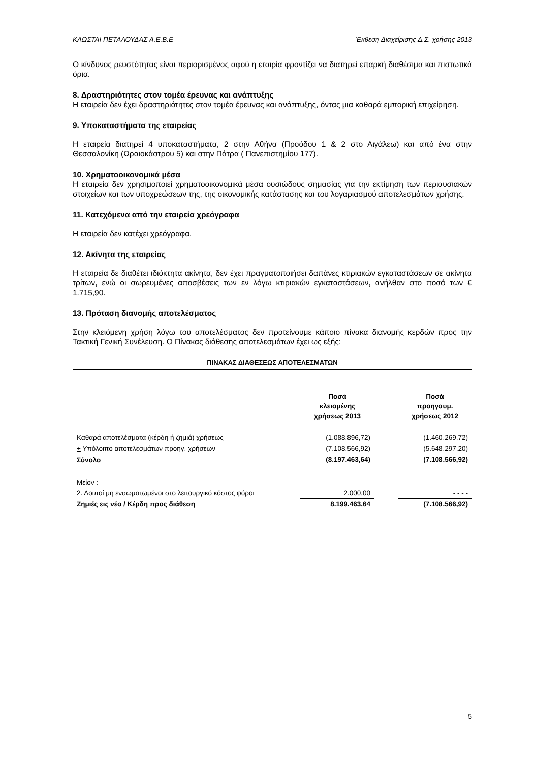ΚΛΩΣΤΑΙ ΠΕΤΑΛΟΥΔΑΣ Α.Ε.Β.Ε Έκθεση Διαχείρισης Δ.Σ. χρήσης 2013
Ο κίνδυνος ρευστότητας είναι περιορισμένος αφού η εταιρία φροντίζει να διατηρεί επαρκή διαθέσιμα και πιστωτικά όρια.
8. Δραστηριότητες στον τομέα έρευνας και ανάπτυξης
Η εταιρεία δεν έχει δραστηριότητες στον τομέα έρευνας και ανάπτυξης, όντας μια καθαρά εμπορική επιχείρηση.
9. Υποκαταστήματα της εταιρείας
Η εταιρεία διατηρεί 4 υποκαταστήματα, 2 στην Αθήνα (Προόδου 1 & 2 στο Αιγάλεω) και από ένα στην Θεσσαλονίκη (Ωραιοκάστρου 5) και στην Πάτρα ( Πανεπιστημίου 177).
10. Χρηματοοικονομικά μέσα
Η εταιρεία δεν χρησιμοποιεί χρηματοοικονομικά μέσα ουσιώδους σημασίας για την εκτίμηση των περιουσιακών στοιχείων και των υποχρεώσεων της, της οικονομικής κατάστασης και του λογαριασμού αποτελεσμάτων χρήσης.
11. Κατεχόμενα από την εταιρεία χρεόγραφα
Η εταιρεία δεν κατέχει χρεόγραφα.
12. Ακίνητα της εταιρείας
Η εταιρεία δε διαθέτει ιδιόκτητα ακίνητα, δεν έχει πραγματοποιήσει δαπάνες κτιριακών εγκαταστάσεων σε ακίνητα τρίτων, ενώ οι σωρευμένες αποσβέσεις των εν λόγω κτιριακών εγκαταστάσεων, ανήλθαν στο ποσό των € 1.715,90.
13. Πρόταση διανομής αποτελέσματος
Στην κλειόμενη χρήση λόγω του αποτελέσματος δεν προτείνουμε κάποιο πίνακα διανομής κερδών προς την Τακτική Γενική Συνέλευση. Ο Πίνακας διάθεσης αποτελεσμάτων έχει ως εξής:
ΠΙΝΑΚΑΣ ΔΙΑΘΕΣΕΩΣ ΑΠΟΤΕΛΕΣΜΑΤΩΝ
| | Ποσά κλειομένης χρήσεως 2013 | | Ποσά προηγουμ. χρήσεως 2012 |
| --- | --- | --- | --- |
| Καθαρά αποτελέσματα (κέρδη ή ζημιά) χρήσεως | (1.088.896,72) | | (1.460.269,72) |
| + Υπόλοιπο αποτελεσμάτων προηγ. χρήσεων | (7.108.566,92) | | (5.648.297,20) |
| Σύνολο | (8.197.463,64) | | (7.108.566,92) |
| Μείον : | | | |
| 2. Λοιποί μη ενσωματωμένοι στο λειτουργικό κόστος φόροι | 2.000,00 | | - - - - |
| Ζημιές εις νέο / Κέρδη προς διάθεση | 8.199.463,64 | | (7.108.566,92) |
5